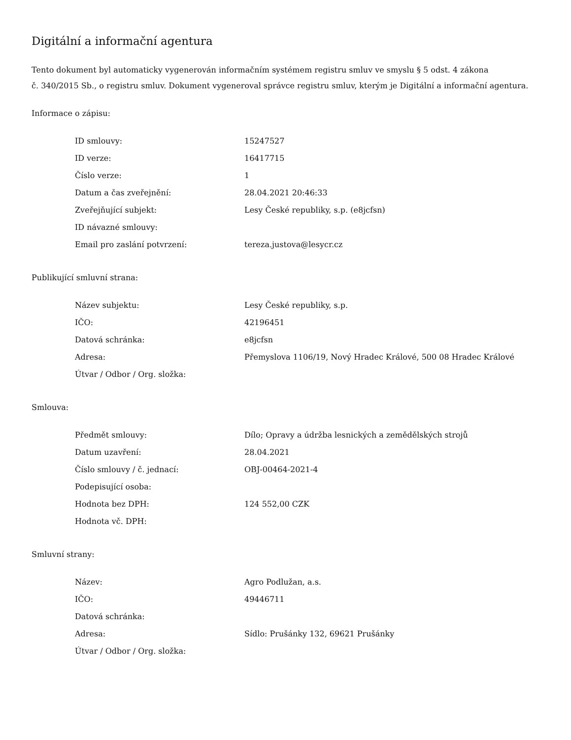Digitální a informační agentura
Tento dokument byl automaticky vygenerován informačním systémem registru smluv ve smyslu § 5 odst. 4 zákona
č. 340/2015 Sb., o registru smluv. Dokument vygeneroval správce registru smluv, kterým je Digitální a informační agentura.
Informace o zápisu:
| ID smlouvy: | 15247527 |
| ID verze: | 16417715 |
| Číslo verze: | 1 |
| Datum a čas zveřejnění: | 28.04.2021 20:46:33 |
| Zveřejňující subjekt: | Lesy České republiky, s.p. (e8jcfsn) |
| ID návazné smlouvy: | |
| Email pro zaslání potvrzení: | tereza.justova@lesycr.cz |
Publikující smluvní strana:
| Název subjektu: | Lesy České republiky, s.p. |
| IČO: | 42196451 |
| Datová schránka: | e8jcfsn |
| Adresa: | Přemyslova 1106/19, Nový Hradec Králové, 500 08 Hradec Králové |
| Útvar / Odbor / Org. složka: | |
Smlouva:
| Předmět smlouvy: | Dílo; Opravy a údržba lesnických a zemědělských strojů |
| Datum uzavření: | 28.04.2021 |
| Číslo smlouvy / č. jednací: | OBJ-00464-2021-4 |
| Podepisující osoba: | |
| Hodnota bez DPH: | 124 552,00 CZK |
| Hodnota vč. DPH: | |
Smluvní strany:
| Název: | Agro Podlužan, a.s. |
| IČO: | 49446711 |
| Datová schránka: | |
| Adresa: | Sídlo: Prušánky 132, 69621 Prušánky |
| Útvar / Odbor / Org. složka: | |